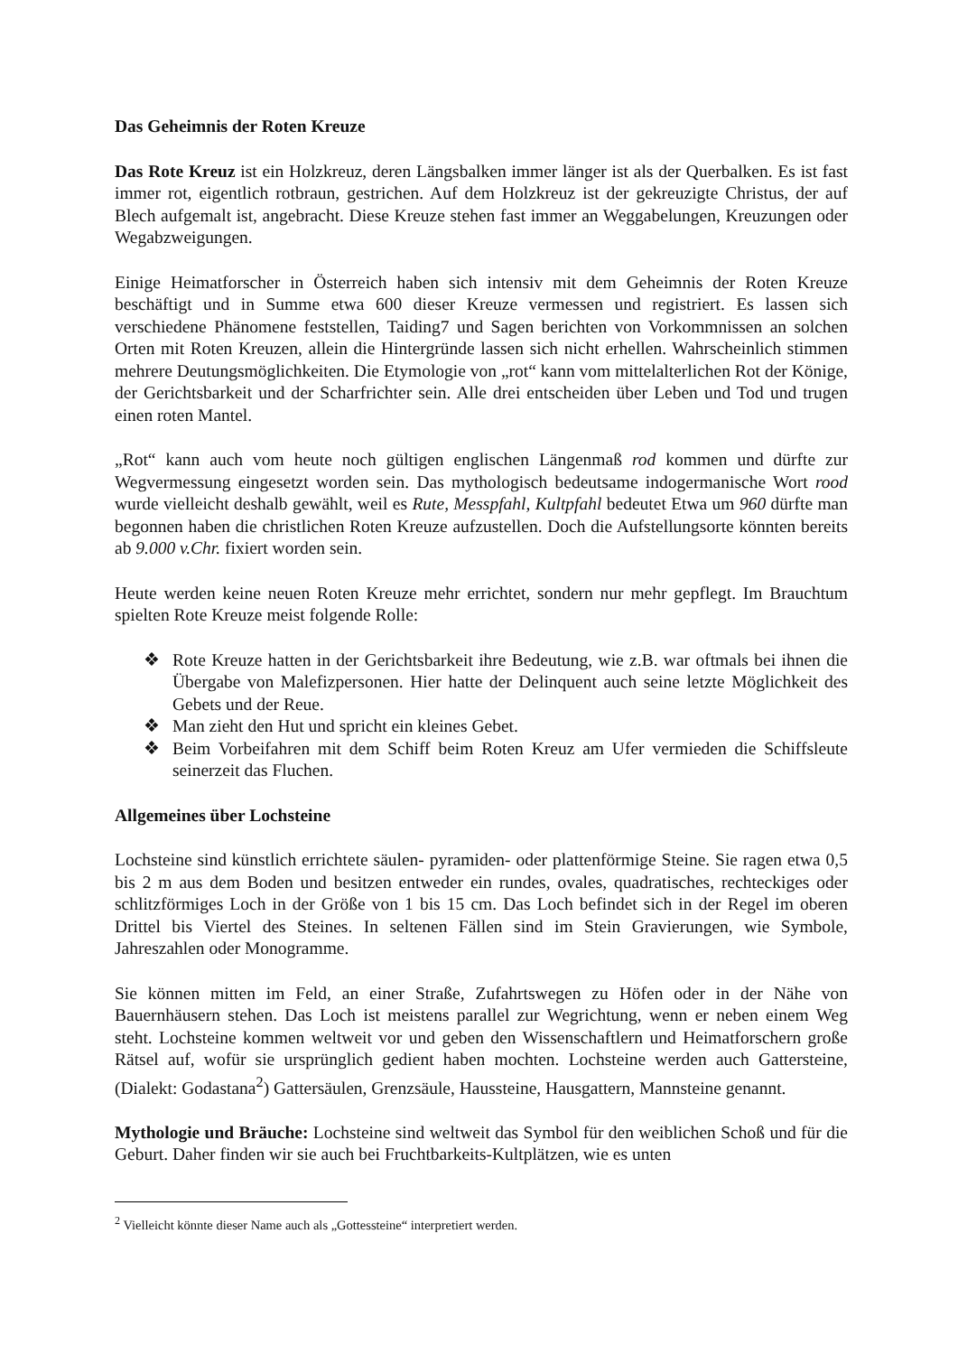Das Geheimnis der Roten Kreuze
Das Rote Kreuz ist ein Holzkreuz, deren Längsbalken immer länger ist als der Querbalken. Es ist fast immer rot, eigentlich rotbraun, gestrichen. Auf dem Holzkreuz ist der gekreuzigte Christus, der auf Blech aufgemalt ist, angebracht. Diese Kreuze stehen fast immer an Weggabelungen, Kreuzungen oder Wegabzweigungen.
Einige Heimatforscher in Österreich haben sich intensiv mit dem Geheimnis der Roten Kreuze beschäftigt und in Summe etwa 600 dieser Kreuze vermessen und registriert. Es lassen sich verschiedene Phänomene feststellen, Taiding7 und Sagen berichten von Vorkommnissen an solchen Orten mit Roten Kreuzen, allein die Hintergründe lassen sich nicht erhellen. Wahrscheinlich stimmen mehrere Deutungsmöglichkeiten. Die Etymologie von „rot“ kann vom mittelalterlichen Rot der Könige, der Gerichtsbarkeit und der Scharfrichter sein. Alle drei entscheiden über Leben und Tod und trugen einen roten Mantel.
„Rot“ kann auch vom heute noch gültigen englischen Längenmaß rod kommen und dürfte zur Wegvermessung eingesetzt worden sein. Das mythologisch bedeutsame indogermanische Wort rood wurde vielleicht deshalb gewählt, weil es Rute, Messpfahl, Kultpfahl bedeutet Etwa um 960 dürfte man begonnen haben die christlichen Roten Kreuze aufzustellen. Doch die Aufstellungsorte könnten bereits ab 9.000 v.Chr. fixiert worden sein.
Heute werden keine neuen Roten Kreuze mehr errichtet, sondern nur mehr gepflegt. Im Brauchtum spielten Rote Kreuze meist folgende Rolle:
❖ Rote Kreuze hatten in der Gerichtsbarkeit ihre Bedeutung, wie z.B. war oftmals bei ihnen die Übergabe von Malefizpersonen. Hier hatte der Delinquent auch seine letzte Möglichkeit des Gebets und der Reue.
❖ Man zieht den Hut und spricht ein kleines Gebet.
❖ Beim Vorbeifahren mit dem Schiff beim Roten Kreuz am Ufer vermieden die Schiffsleute seinerzeit das Fluchen.
Allgemeines über Lochsteine
Lochsteine sind künstlich errichtete säulen- pyramiden- oder plattenförmige Steine. Sie ragen etwa 0,5 bis 2 m aus dem Boden und besitzen entweder ein rundes, ovales, quadratisches, rechteckiges oder schlitzförmiges Loch in der Größe von 1 bis 15 cm. Das Loch befindet sich in der Regel im oberen Drittel bis Viertel des Steines. In seltenen Fällen sind im Stein Gravierungen, wie Symbole, Jahreszahlen oder Monogramme.
Sie können mitten im Feld, an einer Straße, Zufahrtswegen zu Höfen oder in der Nähe von Bauernhäusern stehen. Das Loch ist meistens parallel zur Wegrichtung, wenn er neben einem Weg steht. Lochsteine kommen weltweit vor und geben den Wissenschaftlern und Heimatforschern große Rätsel auf, wofür sie ursprünglich gedient haben mochten. Lochsteine werden auch Gattersteine, (Dialekt: Godastana<sup>2</sup>) Gattersäulen, Grenzsäule, Haussteine, Hausgattern, Mannsteine genannt.
Mythologie und Bräuche: Lochsteine sind weltweit das Symbol für den weiblichen Schoß und für die Geburt. Daher finden wir sie auch bei Fruchtbarkeits-Kultplätzen, wie es unten
<sup>2</sup> Vielleicht könnte dieser Name auch als „Gottessteine“ interpretiert werden.